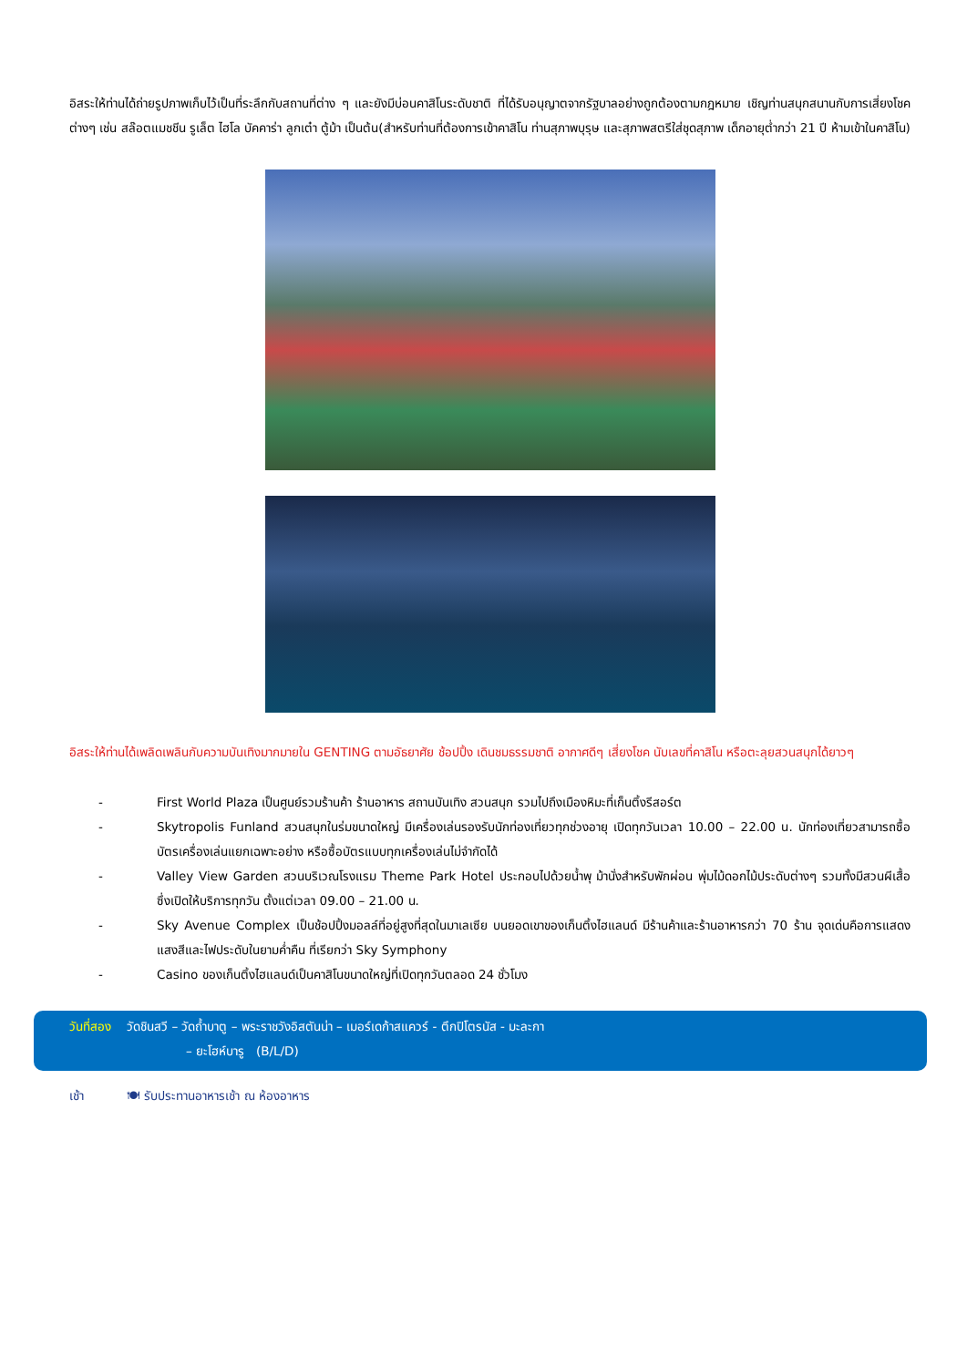อิสระให้ท่านได้ถ่ายรูปภาพเก็บไว้เป็นที่ระลึกกับสถานที่ต่าง ๆ และยังมีบ่อนคาสิโนระดับชาติ ที่ได้รับอนุญาตจากรัฐบาลอย่างถูกต้องตามกฎหมาย เชิญท่านสนุกสนานกับการเสี่ยงโชคต่างๆ เช่น สล๊อตแมชชีน รูเล็ต ไฮโล บัคคาร่า ลูกเต๋า ตู้ม้า เป็นต้น(สำหรับท่านที่ต้องการเข้าคาสิโน ท่านสุภาพบุรุษ และสุภาพสตรีใส่ชุดสุภาพ เด็กอายุต่ำกว่า 21 ปี ห้ามเข้าในคาสิโน)
อิสระให้ท่านได้เพลิดเพลินกับความบันเทิงมากมายใน GENTING ตามอัธยาศัย ช้อปปิ้ง เดินชมธรรมชาติ อากาศดีๆ เสี่ยงโชค นับเลขที่คาสิโน หรือตะลุยสวนสนุกได้ยาวๆ
- First World Plaza เป็นศูนย์รวมร้านค้า ร้านอาหาร สถานบันเทิง สวนสนุก รวมไปถึงเมืองหิมะที่เก็นติ้งรีสอร์ต
- Skytropolis Funland สวนสนุกในร่มขนาดใหญ่ มีเครื่องเล่นรองรับนักท่องเที่ยวทุกช่วงอายุ เปิดทุกวันเวลา 10.00 – 22.00 น. นักท่องเที่ยวสามารถซื้อบัตรเครื่องเล่นแยกเฉพาะอย่าง หรือซื้อบัตรแบบทุกเครื่องเล่นไม่จำกัดได้
- Valley View Garden สวนบริเวณโรงแรม Theme Park Hotel ประกอบไปด้วยน้ำพุ ม้านั่งสำหรับพักผ่อน พุ่มไม้ดอกไม้ประดับต่างๆ รวมทั้งมีสวนผีเสื้อซึ่งเปิดให้บริการทุกวัน ตั้งแต่เวลา 09.00 – 21.00 น.
- Sky Avenue Complex เป็นช้อปปิ้งมอลล์ที่อยู่สูงที่สุดในมาเลเซีย บนยอดเขาของเก็นติ้งไฮแลนด์ มีร้านค้าและร้านอาหารกว่า 70 ร้าน จุดเด่นคือการแสดงแสงสีและไฟประดับในยามค่ำคืน ที่เรียกว่า Sky Symphony
- Casino ของเก็นติ้งไฮแลนด์เป็นคาสิโนขนาดใหญ่ที่เปิดทุกวันตลอด 24 ชั่วโมง
วันที่สอง วัดชินสวี – วัดถ้ำบาตู – พระราชวังอิสตันน่า – เมอร์เดก้าสแควร์ - ตึกปิโตรนัส - มะละกา
– ยะโฮห์บารู (B/L/D)
เช้า 🍽 รับประทานอาหารเช้า ณ ห้องอาหาร